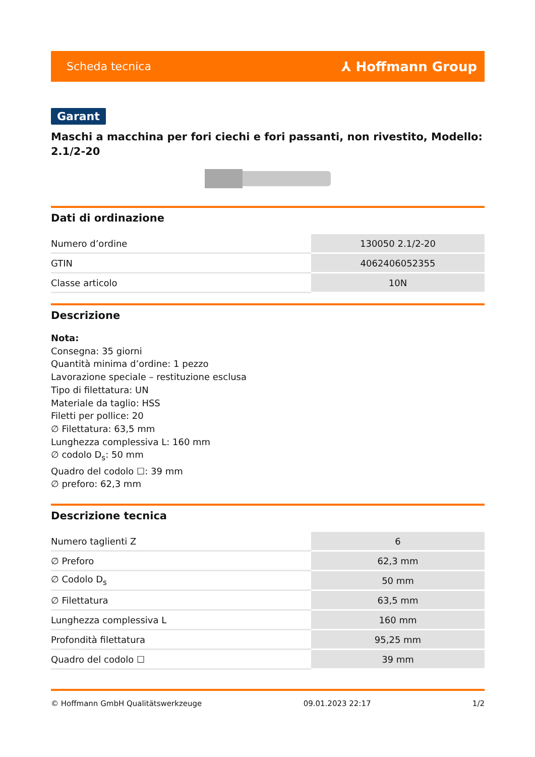Scheda tecnica ⅄ Hoffmann Group
Garant
Maschi a macchina per fori ciechi e fori passanti, non rivestito, Modello: 2.1/2-20
Dati di ordinazione
| Numero d’ordine | 130050 2.1/2-20 |
| GTIN | 4062406052355 |
| Classe articolo | 10N |
Descrizione
Nota:
Consegna: 35 giorni
Quantità minima d’ordine: 1 pezzo
Lavorazione speciale – restituzione esclusa
Tipo di filettatura: UN
Materiale da taglio: HSS
Filetti per pollice: 20
∅ Filettatura: 63,5 mm
Lunghezza complessiva L: 160 mm
∅ codolo D<sub>s</sub>: 50 mm
Quadro del codolo ☐: 39 mm
∅ preforo: 62,3 mm
Descrizione tecnica
| Numero taglienti Z | 6 |
| ∅ Preforo | 62,3 mm |
| ∅ Codolo D<sub>s</sub> | 50 mm |
| ∅ Filettatura | 63,5 mm |
| Lunghezza complessiva L | 160 mm |
| Profondità filettatura | 95,25 mm |
| Quadro del codolo ☐ | 39 mm |
© Hoffmann GmbH Qualitätswerkzeuge 09.01.2023 22:17 1/2